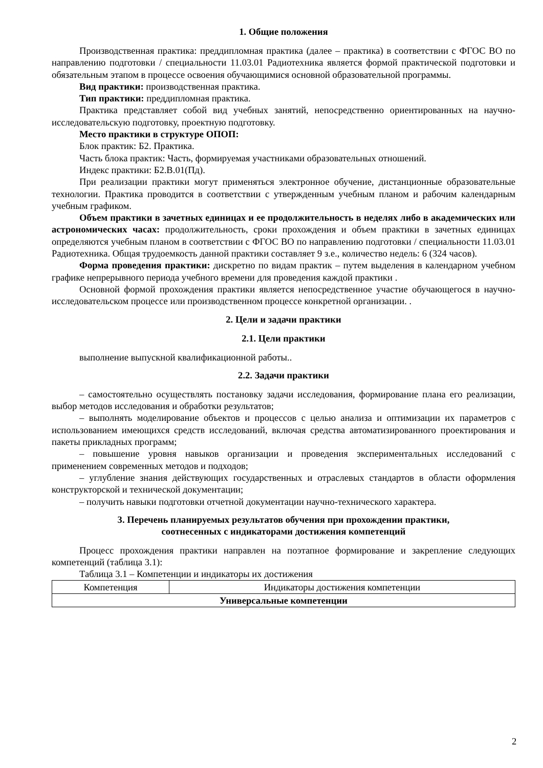1. Общие положения
Производственная практика: преддипломная практика (далее – практика) в соответствии с ФГОС ВО по направлению подготовки / специальности 11.03.01 Радиотехника является формой практической подготовки и обязательным этапом в процессе освоения обучающимися основной образовательной программы.
Вид практики: производственная практика.
Тип практики: преддипломная практика.
Практика представляет собой вид учебных занятий, непосредственно ориентированных на научно-исследовательскую подготовку, проектную подготовку.
Место практики в структуре ОПОП:
Блок практик: Б2. Практика.
Часть блока практик: Часть, формируемая участниками образовательных отношений.
Индекс практики: Б2.В.01(Пд).
При реализации практики могут применяться электронное обучение, дистанционные образовательные технологии. Практика проводится в соответствии с утвержденным учебным планом и рабочим календарным учебным графиком.
Объем практики в зачетных единицах и ее продолжительность в неделях либо в академических или астрономических часах: продолжительность, сроки прохождения и объем практики в зачетных единицах определяются учебным планом в соответствии с ФГОС ВО по направлению подготовки / специальности 11.03.01 Радиотехника. Общая трудоемкость данной практики составляет 9 з.е., количество недель: 6 (324 часов).
Форма проведения практики: дискретно по видам практик – путем выделения в календарном учебном графике непрерывного периода учебного времени для проведения каждой практики .
Основной формой прохождения практики является непосредственное участие обучающегося в научно-исследовательском процессе или производственном процессе конкретной организации. .
2. Цели и задачи практики
2.1. Цели практики
выполнение выпускной квалификационной работы..
2.2. Задачи практики
– самостоятельно осуществлять постановку задачи исследования, формирование плана его реализации, выбор методов исследования и обработки результатов;
– выполнять моделирование объектов и процессов с целью анализа и оптимизации их параметров с использованием имеющихся средств исследований, включая средства автоматизированного проектирования и пакеты прикладных программ;
– повышение уровня навыков организации и проведения экспериментальных исследований с применением современных методов и подходов;
– углубление знания действующих государственных и отраслевых стандартов в области оформления конструкторской и технической документации;
– получить навыки подготовки отчетной документации научно-технического характера.
3. Перечень планируемых результатов обучения при прохождении практики,
соотнесенных с индикаторами достижения компетенций
Процесс прохождения практики направлен на поэтапное формирование и закрепление следующих компетенций (таблица 3.1):
Таблица 3.1 – Компетенции и индикаторы их достижения
| Компетенция | Индикаторы достижения компетенции |
| --- | --- |
| Универсальные компетенции | |
2